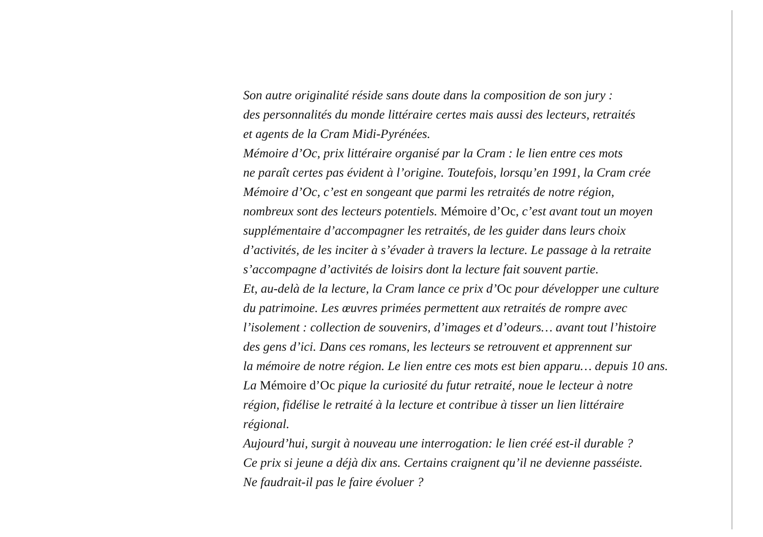Son autre originalité réside sans doute dans la composition de son jury :
des personnalités du monde littéraire certes mais aussi des lecteurs, retraités
et agents de la Cram Midi-Pyrénées.
Mémoire d’Oc, prix littéraire organisé par la Cram : le lien entre ces mots
ne paraît certes pas évident à l’origine. Toutefois, lorsqu’en 1991, la Cram crée
Mémoire d’Oc, c’est en songeant que parmi les retraités de notre région,
nombreux sont des lecteurs potentiels. Mémoire d’Oc, c’est avant tout un moyen
supplémentaire d’accompagner les retraités, de les guider dans leurs choix
d’activités, de les inciter à s’évader à travers la lecture. Le passage à la retraite
s’accompagne d’activités de loisirs dont la lecture fait souvent partie.
Et, au-delà de la lecture, la Cram lance ce prix d’Oc pour développer une culture
du patrimoine. Les œuvres primées permettent aux retraités de rompre avec
l’isolement : collection de souvenirs, d’images et d’odeurs… avant tout l’histoire
des gens d’ici. Dans ces romans, les lecteurs se retrouvent et apprennent sur
la mémoire de notre région. Le lien entre ces mots est bien apparu… depuis 10 ans.
La Mémoire d’Oc pique la curiosité du futur retraité, noue le lecteur à notre
région, fidélise le retraité à la lecture et contribue à tisser un lien littéraire
régional.
Aujourd’hui, surgit à nouveau une interrogation: le lien créé est-il durable ?
Ce prix si jeune a déjà dix ans. Certains craignent qu’il ne devienne passéiste.
Ne faudrait-il pas le faire évoluer ?